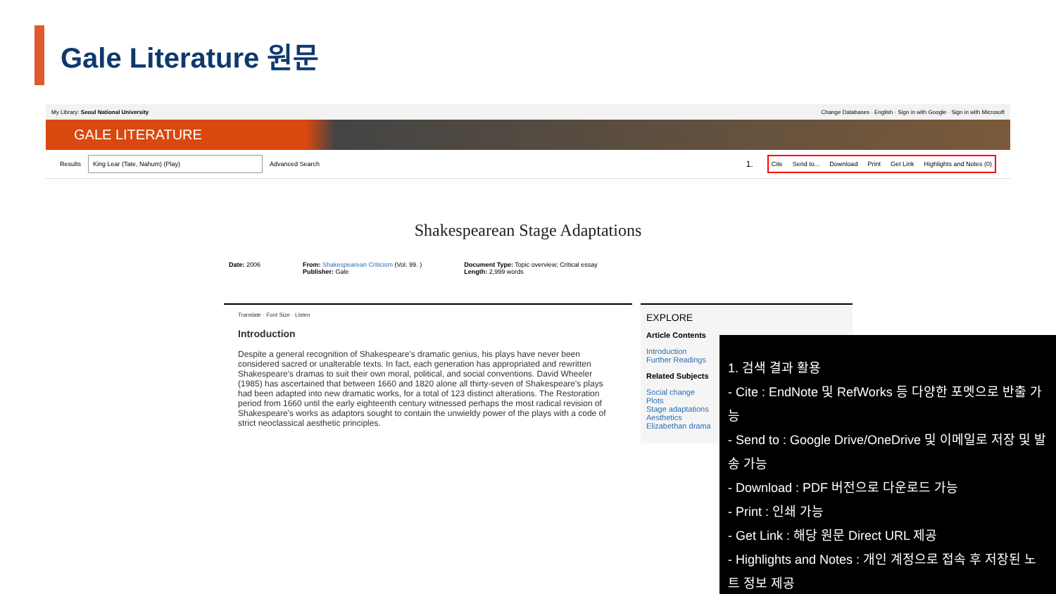Gale Literature 원문
My Library: Seoul National University Change Databases · English · Sign in with Google · Sign in with Microsoft
GALE LITERATURE
Results
King Lear (Tate, Nahum) (Play)
Advanced Search 1.
Cite Send to... Download Print Get Link Highlights and Notes (0)
Shakespearean Stage Adaptations
Date: 2006 From: Shakespearean Criticism (Vol. 99. )
Publisher: Gale
Document Type: Topic overview; Critical essay
Length: 2,999 words
Translate · Font Size · Listen
Introduction
Despite a general recognition of Shakespeare's dramatic genius, his plays have never been considered sacred or unalterable texts. In fact, each generation has appropriated and rewritten Shakespeare's dramas to suit their own moral, political, and social conventions. David Wheeler (1985) has ascertained that between 1660 and 1820 alone all thirty-seven of Shakespeare's plays had been adapted into new dramatic works, for a total of 123 distinct alterations. The Restoration period from 1660 until the early eighteenth century witnessed perhaps the most radical revision of Shakespeare's works as adaptors sought to contain the unwieldy power of the plays with a code of strict neoclassical aesthetic principles.
EXPLORE
Article Contents
Introduction
Further Readings
Related Subjects
Social change
Plots
Stage adaptations
Aesthetics
Elizabethan drama
1. 검색 결과 활용
- Cite : EndNote 및 RefWorks 등 다양한 포멧으로 반출 가능
- Send to : Google Drive/OneDrive 및 이메일로 저장 및 발송 가능
- Download : PDF 버전으로 다운로드 가능
- Print : 인쇄 가능
- Get Link : 해당 원문 Direct URL 제공
- Highlights and Notes : 개인 계정으로 접속 후 저장된 노트 정보 제공